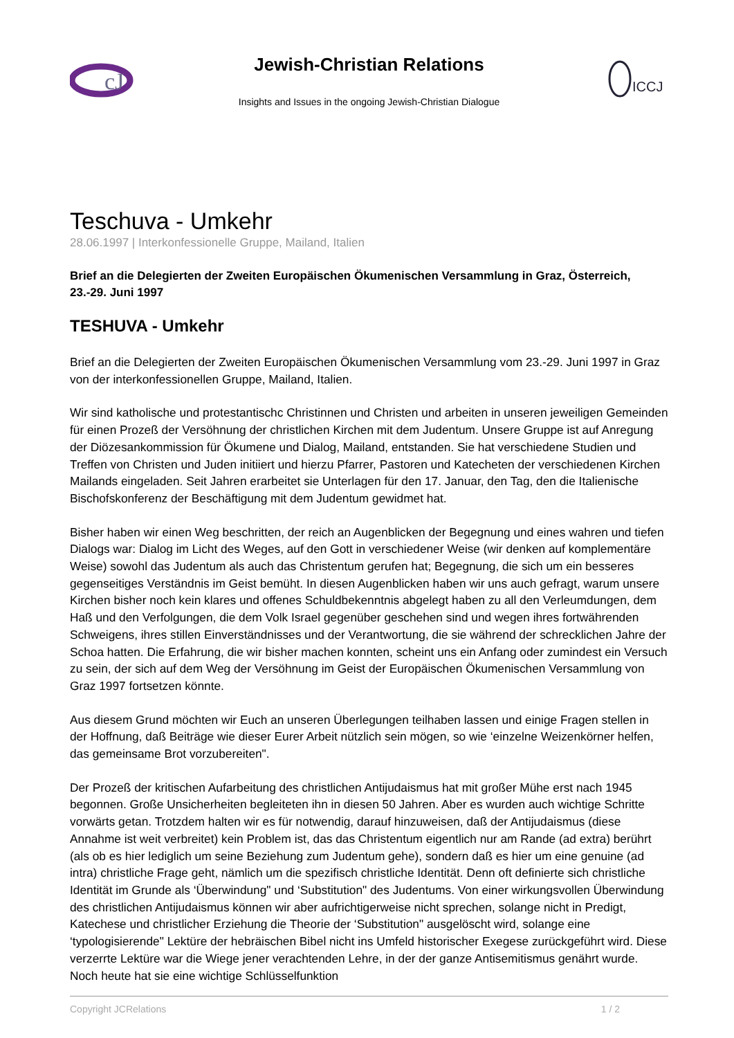cJ
Jewish-Christian Relations
Insights and Issues in the ongoing Jewish-Christian Dialogue
ICCJ
Teschuva - Umkehr
28.06.1997 | Interkonfessionelle Gruppe, Mailand, Italien
Brief an die Delegierten der Zweiten Europäischen Ökumenischen Versammlung in Graz, Österreich, 23.-29. Juni 1997
TESHUVA - Umkehr
Brief an die Delegierten der Zweiten Europäischen Ökumenischen Versammlung vom 23.-29. Juni 1997 in Graz von der interkonfessionellen Gruppe, Mailand, Italien.
Wir sind katholische und protestantischc Christinnen und Christen und arbeiten in unseren jeweiligen Gemeinden für einen Prozeß der Versöhnung der christlichen Kirchen mit dem Judentum. Unsere Gruppe ist auf Anregung der Diözesankommission für Ökumene und Dialog, Mailand, entstanden. Sie hat verschiedene Studien und Treffen von Christen und Juden initiiert und hierzu Pfarrer, Pastoren und Katecheten der verschiedenen Kirchen Mailands eingeladen. Seit Jahren erarbeitet sie Unterlagen für den 17. Januar, den Tag, den die Italienische Bischofskonferenz der Beschäftigung mit dem Judentum gewidmet hat.
Bisher haben wir einen Weg beschritten, der reich an Augenblicken der Begegnung und eines wahren und tiefen Dialogs war: Dialog im Licht des Weges, auf den Gott in verschiedener Weise (wir denken auf komplementäre Weise) sowohl das Judentum als auch das Christentum gerufen hat; Begegnung, die sich um ein besseres gegenseitiges Verständnis im Geist bemüht. In diesen Augenblicken haben wir uns auch gefragt, warum unsere Kirchen bisher noch kein klares und offenes Schuldbekenntnis abgelegt haben zu all den Verleumdungen, dem Haß und den Verfolgungen, die dem Volk Israel gegenüber geschehen sind und wegen ihres fortwährenden Schweigens, ihres stillen Einverständnisses und der Verantwortung, die sie während der schrecklichen Jahre der Schoa hatten. Die Erfahrung, die wir bisher machen konnten, scheint uns ein Anfang oder zumindest ein Versuch zu sein, der sich auf dem Weg der Versöhnung im Geist der Europäischen Ökumenischen Versammlung von Graz 1997 fortsetzen könnte.
Aus diesem Grund möchten wir Euch an unseren Überlegungen teilhaben lassen und einige Fragen stellen in der Hoffnung, daß Beiträge wie dieser Eurer Arbeit nützlich sein mögen, so wie ‘einzelne Weizenkörner helfen, das gemeinsame Brot vorzubereiten".
Der Prozeß der kritischen Aufarbeitung des christlichen Antijudaismus hat mit großer Mühe erst nach 1945 begonnen. Große Unsicherheiten begleiteten ihn in diesen 50 Jahren. Aber es wurden auch wichtige Schritte vorwärts getan. Trotzdem halten wir es für notwendig, darauf hinzuweisen, daß der Antijudaismus (diese Annahme ist weit verbreitet) kein Problem ist, das das Christentum eigentlich nur am Rande (ad extra) berührt (als ob es hier lediglich um seine Beziehung zum Judentum gehe), sondern daß es hier um eine genuine (ad intra) christliche Frage geht, nämlich um die spezifisch christliche Identität. Denn oft definierte sich christliche Identität im Grunde als ‘Überwindung" und ‘Substitution" des Judentums. Von einer wirkungsvollen Überwindung des christlichen Antijudaismus können wir aber aufrichtigerweise nicht sprechen, solange nicht in Predigt, Katechese und christlicher Erziehung die Theorie der ‘Substitution" ausgelöscht wird, solange eine ‘typologisierende" Lektüre der hebräischen Bibel nicht ins Umfeld historischer Exegese zurückgeführt wird. Diese verzerrte Lektüre war die Wiege jener verachtenden Lehre, in der der ganze Antisemitismus genährt wurde. Noch heute hat sie eine wichtige Schlüsselfunktion
Copyright JCRelations 1 / 2